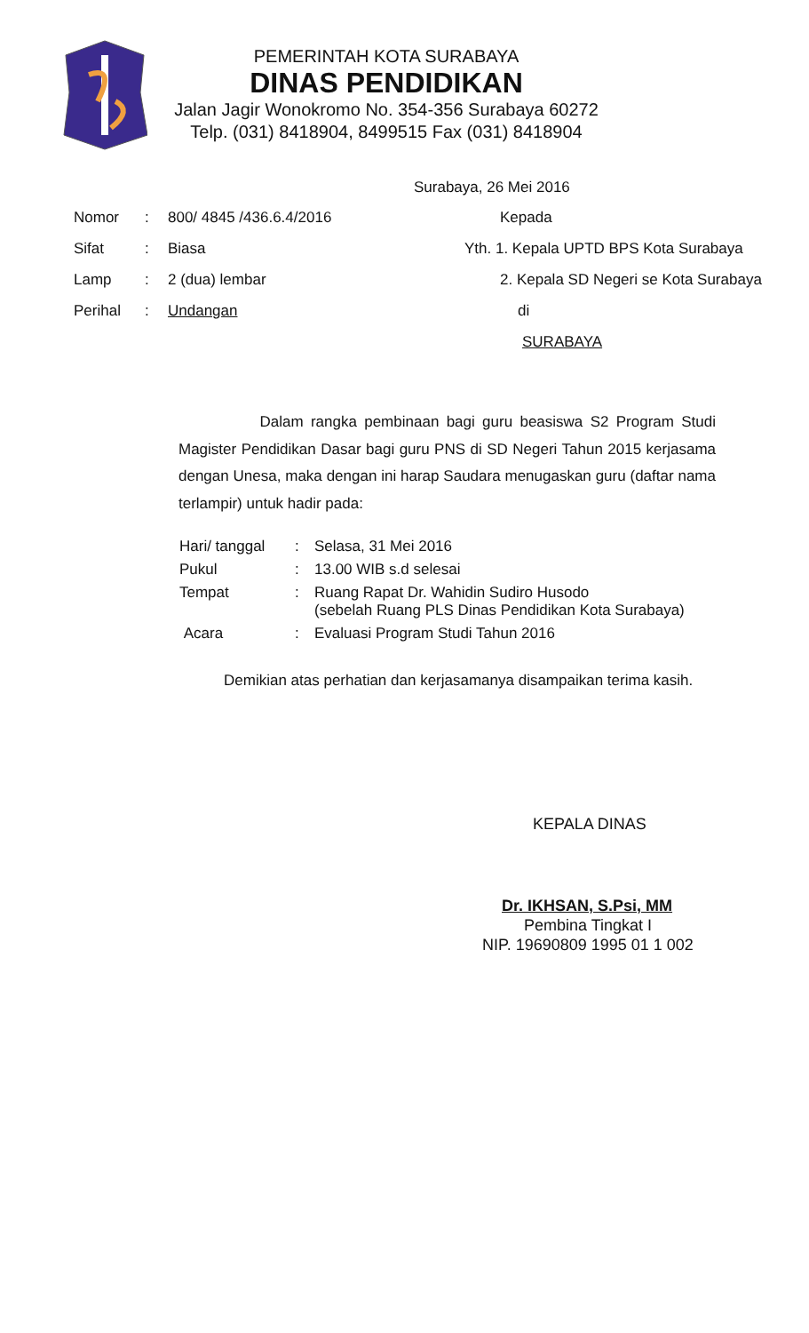PEMERINTAH KOTA SURABAYA
DINAS PENDIDIKAN
Jalan Jagir Wonokromo No. 354-356 Surabaya 60272
Telp. (031) 8418904, 8499515 Fax (031) 8418904
Surabaya, 26 Mei 2016
Nomor: 800/ 4845 /436.6.4/2016
Sifat: Biasa
Lamp: 2 (dua) lembar
Perihal: Undangan
Kepada
Yth. 1. Kepala UPTD BPS Kota Surabaya
2. Kepala SD Negeri se Kota Surabaya
di
SURABAYA
Dalam rangka pembinaan bagi guru beasiswa S2 Program Studi Magister Pendidikan Dasar bagi guru PNS di SD Negeri Tahun 2015 kerjasama dengan Unesa, maka dengan ini harap Saudara menugaskan guru (daftar nama terlampir) untuk hadir pada:
| Hari/ tanggal | : | Selasa, 31 Mei 2016 |
| Pukul | : | 13.00 WIB s.d selesai |
| Tempat | : | Ruang Rapat Dr. Wahidin Sudiro Husodo (sebelah Ruang PLS Dinas Pendidikan Kota Surabaya) |
| Acara | : | Evaluasi Program Studi Tahun 2016 |
Demikian atas perhatian dan kerjasamanya disampaikan terima kasih.
KEPALA DINAS
Dr. IKHSAN, S.Psi, MM
Pembina Tingkat I
NIP. 19690809 1995 01 1 002